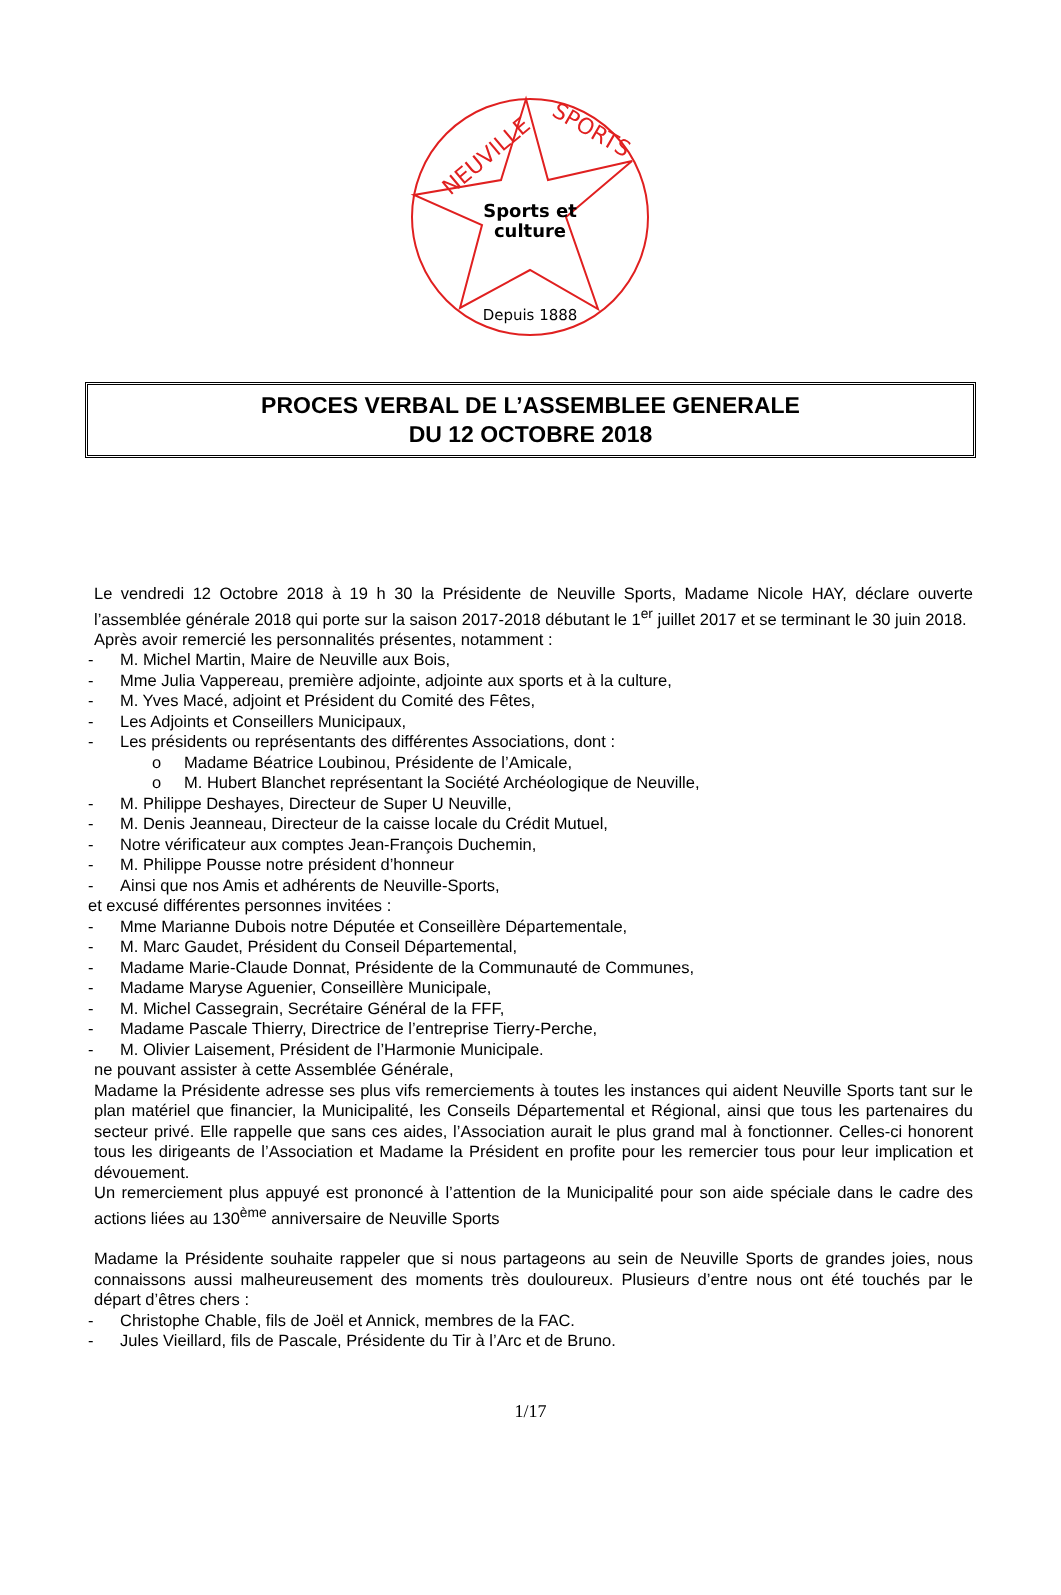NEUVILLE
SPORTS
Sports et
culture
Depuis 1888
PROCES VERBAL DE L’ASSEMBLEE GENERALE
DU 12 OCTOBRE 2018
Le vendredi 12 Octobre 2018 à 19 h 30 la Présidente de Neuville Sports, Madame Nicole HAY, déclare ouverte l’assemblée générale 2018 qui porte sur la saison 2017-2018 débutant le 1<sup>er</sup> juillet 2017 et se terminant le 30 juin 2018.
Après avoir remercié les personnalités présentes, notamment :
- M. Michel Martin, Maire de Neuville aux Bois,
- Mme Julia Vappereau, première adjointe, adjointe aux sports et à la culture,
- M. Yves Macé, adjoint et Président du Comité des Fêtes,
- Les Adjoints et Conseillers Municipaux,
- Les présidents ou représentants des différentes Associations, dont :
o Madame Béatrice Loubinou, Présidente de l’Amicale,
o M. Hubert Blanchet représentant la Société Archéologique de Neuville,
- M. Philippe Deshayes, Directeur de Super U Neuville,
- M. Denis Jeanneau, Directeur de la caisse locale du Crédit Mutuel,
- Notre vérificateur aux comptes Jean-François Duchemin,
- M. Philippe Pousse notre président d’honneur
- Ainsi que nos Amis et adhérents de Neuville-Sports,
et excusé différentes personnes invitées :
- Mme Marianne Dubois notre Députée et Conseillère Départementale,
- M. Marc Gaudet, Président du Conseil Départemental,
- Madame Marie-Claude Donnat, Présidente de la Communauté de Communes,
- Madame Maryse Aguenier, Conseillère Municipale,
- M. Michel Cassegrain, Secrétaire Général de la FFF,
- Madame Pascale Thierry, Directrice de l’entreprise Tierry-Perche,
- M. Olivier Laisement, Président de l’Harmonie Municipale.
ne pouvant assister à cette Assemblée Générale,
Madame la Présidente adresse ses plus vifs remerciements à toutes les instances qui aident Neuville Sports tant sur le plan matériel que financier, la Municipalité, les Conseils Départemental et Régional, ainsi que tous les partenaires du secteur privé. Elle rappelle que sans ces aides, l’Association aurait le plus grand mal à fonctionner. Celles-ci honorent tous les dirigeants de l’Association et Madame la Président en profite pour les remercier tous pour leur implication et dévouement.
Un remerciement plus appuyé est prononcé à l’attention de la Municipalité pour son aide spéciale dans le cadre des actions liées au 130<sup>ème</sup> anniversaire de Neuville Sports
Madame la Présidente souhaite rappeler que si nous partageons au sein de Neuville Sports de grandes joies, nous connaissons aussi malheureusement des moments très douloureux. Plusieurs d’entre nous ont été touchés par le départ d’êtres chers :
- Christophe Chable, fils de Joël et Annick, membres de la FAC.
- Jules Vieillard, fils de Pascale, Présidente du Tir à l’Arc et de Bruno.
1/17